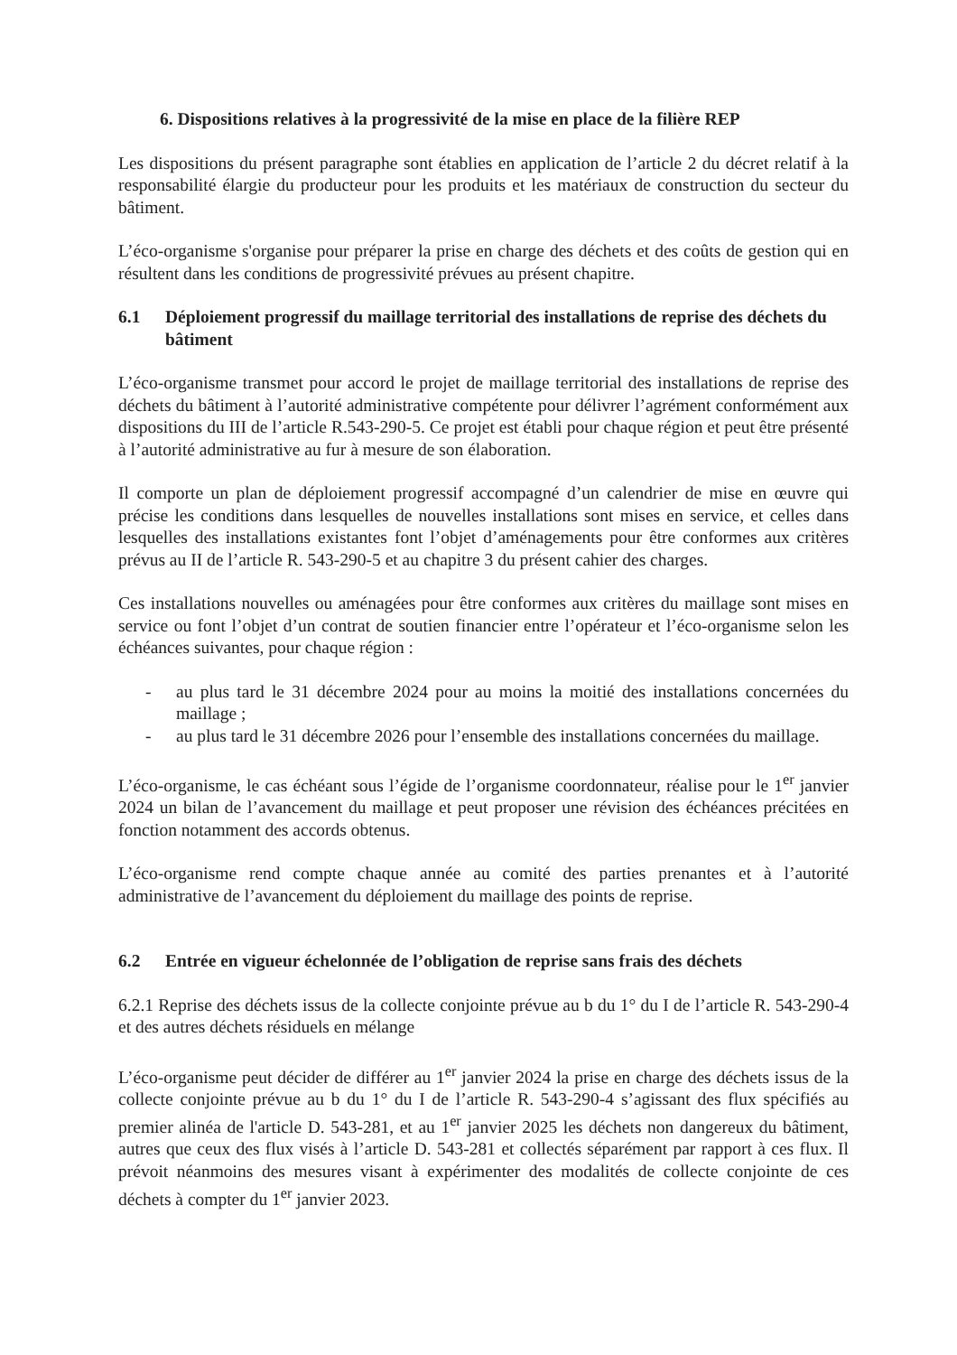6. Dispositions relatives à la progressivité de la mise en place de la filière REP
Les dispositions du présent paragraphe sont établies en application de l’article 2 du décret relatif à la responsabilité élargie du producteur pour les produits et les matériaux de construction du secteur du bâtiment.
L’éco-organisme s'organise pour préparer la prise en charge des déchets et des coûts de gestion qui en résultent dans les conditions de progressivité prévues au présent chapitre.
6.1 Déploiement progressif du maillage territorial des installations de reprise des déchets du bâtiment
L’éco-organisme transmet pour accord le projet de maillage territorial des installations de reprise des déchets du bâtiment à l’autorité administrative compétente pour délivrer l’agrément conformément aux dispositions du III de l’article R.543-290-5. Ce projet est établi pour chaque région et peut être présenté à l’autorité administrative au fur à mesure de son élaboration.
Il comporte un plan de déploiement progressif accompagné d’un calendrier de mise en œuvre qui précise les conditions dans lesquelles de nouvelles installations sont mises en service, et celles dans lesquelles des installations existantes font l’objet d’aménagements pour être conformes aux critères prévus au II de l’article R. 543-290-5 et au chapitre 3 du présent cahier des charges.
Ces installations nouvelles ou aménagées pour être conformes aux critères du maillage sont mises en service ou font l’objet d’un contrat de soutien financier entre l’opérateur et l’éco-organisme selon les échéances suivantes, pour chaque région :
- au plus tard le 31 décembre 2024 pour au moins la moitié des installations concernées du maillage ;
- au plus tard le 31 décembre 2026 pour l’ensemble des installations concernées du maillage.
L’éco-organisme, le cas échéant sous l’égide de l’organisme coordonnateur, réalise pour le 1<sup>er</sup> janvier 2024 un bilan de l’avancement du maillage et peut proposer une révision des échéances précitées en fonction notamment des accords obtenus.
L’éco-organisme rend compte chaque année au comité des parties prenantes et à l’autorité administrative de l’avancement du déploiement du maillage des points de reprise.
6.2 Entrée en vigueur échelonnée de l’obligation de reprise sans frais des déchets
6.2.1 Reprise des déchets issus de la collecte conjointe prévue au b du 1° du I de l’article R. 543-290-4 et des autres déchets résiduels en mélange
L’éco-organisme peut décider de différer au 1<sup>er</sup> janvier 2024 la prise en charge des déchets issus de la collecte conjointe prévue au b du 1° du I de l’article R. 543-290-4 s’agissant des flux spécifiés au premier alinéa de l'article D. 543-281, et au 1<sup>er</sup> janvier 2025 les déchets non dangereux du bâtiment, autres que ceux des flux visés à l’article D. 543-281 et collectés séparément par rapport à ces flux. Il prévoit néanmoins des mesures visant à expérimenter des modalités de collecte conjointe de ces déchets à compter du 1<sup>er</sup> janvier 2023.